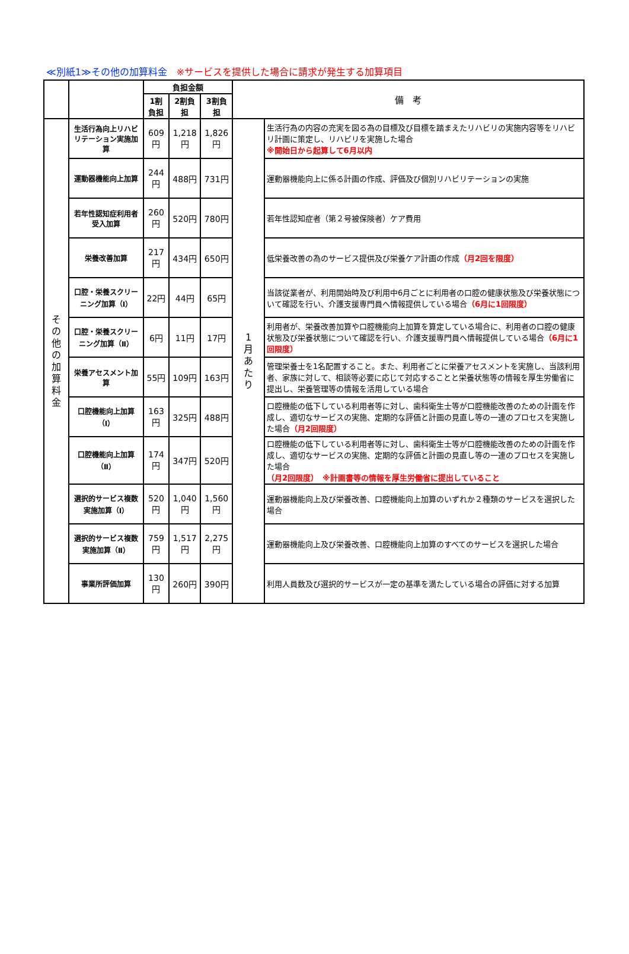≪別紙1≫その他の加算料金　※サービスを提供した場合に請求が発生する加算項目
| | | 負担金額 | | | 備 考 | |
| --- | --- | --- | --- | --- | --- | --- |
| | | 1割負担 | 2割負担 | 3割負担 | | |
| そ の 他 の 加 算 料 金 | 生活行為向上リハビリテーション実施加算 | 609円 | 1,218円 | 1,826円 | 1 月 あ た り | 生活行為の内容の充実を図る為の目標及び目標を踏まえたリハビリの実施内容等をリハビリ計画に策定し、リハビリを実施した場合 ※開始日から起算して6月以内 |
| | 運動器機能向上加算 | 244円 | 488円 | 731円 | | 運動器機能向上に係る計画の作成、評価及び個別リハビリテーションの実施 |
| | 若年性認知症利用者受入加算 | 260円 | 520円 | 780円 | | 若年性認知症者（第２号被保険者）ケア費用 |
| | 栄養改善加算 | 217円 | 434円 | 650円 | | 低栄養改善の為のサービス提供及び栄養ケア計画の作成 （月2回を限度） |
| | 口腔・栄養スクリーニング加算（Ⅰ） | 22円 | 44円 | 65円 | | 当該従業者が、利用開始時及び利用中6月ごとに利用者の口腔の健康状態及び栄養状態について確認を行い、介護支援専門員へ情報提供している場合 （6月に1回限度） |
| | 口腔・栄養スクリーニング加算（Ⅱ） | 6円 | 11円 | 17円 | | 利用者が、栄養改善加算や口腔機能向上加算を算定している場合に、利用者の口腔の健康状態及び栄養状態について確認を行い、介護支援専門員へ情報提供している場合 （6月に1回限度） |
| | 栄養アセスメント加算 | 55円 | 109円 | 163円 | | 管理栄養士を1名配置すること。また、利用者ごとに栄養アセスメントを実施し、当該利用者、家族に対して、相談等必要に応じて対応することと栄養状態等の情報を厚生労働省に提出し、栄養管理等の情報を活用している場合 |
| | 口腔機能向上加算（Ⅰ） | 163円 | 325円 | 488円 | | 口腔機能の低下している利用者等に対し、歯科衛生士等が口腔機能改善のための計画を作成し、適切なサービスの実施、定期的な評価と計画の見直し等の一連のプロセスを実施した場合 （月2回限度） |
| | 口腔機能向上加算（Ⅱ） | 174円 | 347円 | 520円 | | 口腔機能の低下している利用者等に対し、歯科衛生士等が口腔機能改善のための計画を作成し、適切なサービスの実施、定期的な評価と計画の見直し等の一連のプロセスを実施した場合 （月2回限度） ※計画書等の情報を厚生労働省に提出していること |
| | 選択的サービス複数実施加算（Ⅰ） | 520円 | 1,040円 | 1,560円 | | 運動器機能向上及び栄養改善、口腔機能向上加算のいずれか２種類のサービスを選択した場合 |
| | 選択的サービス複数実施加算（Ⅱ） | 759円 | 1,517円 | 2,275円 | | 運動器機能向上及び栄養改善、口腔機能向上加算のすべてのサービスを選択した場合 |
| | 事業所評価加算 | 130円 | 260円 | 390円 | | 利用人員数及び選択的サービスが一定の基準を満たしている場合の評価に対する加算 |